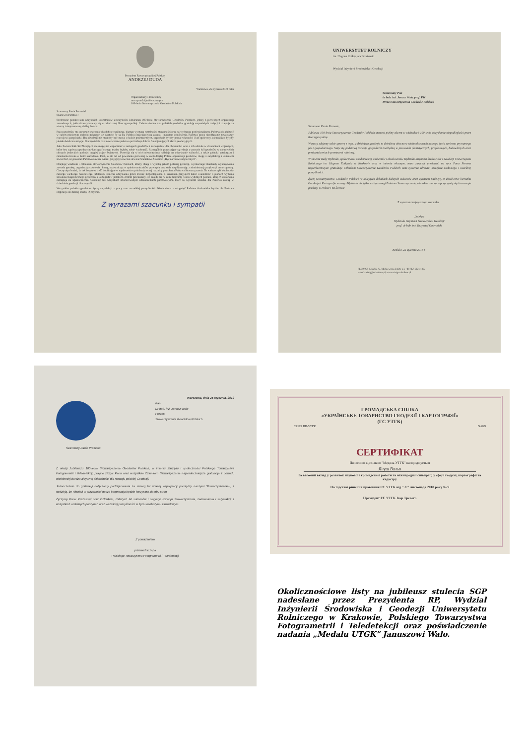Prezydent Rzeczypospolitej Polskiej
ANDRZEJ DUDA
Warszawa, 25 stycznia 2019 roku
Organizatorzy i Uczestnicy
uroczystości jubileuszowych
100-lecia Stowarzyszenia Geodetów Polskich
Szanowny Panie Prezesie!
Szanowni Państwo!
Serdecznie pozdrawiam wszystkich uczestników uroczystości Jubileuszu 100-lecia Stowarzyszenia Geodetów Polskich, jednej z pierwszych organizacji zawodowych, jakie ukonstytuowały się w odrodzonej Rzeczypospolitej. Całemu środowisku polskich geodetów gratuluję wspaniałych tradycji i dziękuję za wierną i nieprzerwaną służbę Polsce.
Praca geodetów ma ogromne znaczenie dla dobra wspólnego, dlatego wymaga rzetelności, staranności oraz najwyższego profesjonalizmu. Państwa działalność w całym minionym stuleciu pokazuje, że wartości te są dla Państwa najważniejszą zasadą i punktem odniesienia. Państwa praca nieodłącznie towarzyszy rozwojowi gospodarki. Bez geodezji nie mogłoby być mowy o ładzie przestrzennym, zagrożone byłoby prawo własności i ład społeczny, niemożliwe byłyby jakiekolwiek inwestycje. Dlatego także dziś nowoczesne państwo potrzebuje dobrze funkcjonujących służb geodezyjnych.
Jako Zwierzchnik Sił Zbrojnych nie mogę nie wspomnieć o zasługach geodetów i kartografów dla obronności oraz o ich udziale w działaniach wojennych, które bez zaplecza geodezyjno-kartograficznego trudno byłoby sobie wyobrazić. Szczególnie poruszające są relacje o pracach kół geodetów w niemieckich obozach jenieckich podczas drugiej wojny światowej. Przewija się w nich niezachwiana nadzieja na odzyskanie wolności, a także głęboki patriotyzm i nieustanna troska o dobro narodowe. Dziś, w sto lat od powołania pierwszej w niepodległej Polsce organizacji geodetów, mogę z satysfakcją i uznaniem stwierdzić, że pozostali Państwo zawsze wierni przyjętej wówczas dewizie Stanisława Staszica: „Być narodowi użytecznym”.
Dziękuję władzom i członkom Stowarzyszenia Geodetów Polskich, którzy dbają o wysoką jakość polskiej geodezji, wyznaczając standardy wykonywania zawodu geodety, organizując szkolenia i kursy, uczestnicząc w opiniowaniu aktów prawnych oraz stale współpracując z administracją rządową i samorządową. Cieszę się również, że tak bogate w treść i obfitujące w wydarzenia są obchody setnej rocznicy powołania Państwa Stowarzyszenia. To ważna część obchodów naszego wielkiego narodowego jubileuszu stulecia odzyskania przez Polskę niepodległości. Z uznaniem przyjąłem także wiadomość o planach wydania słownika biograficznego geodetów i kartografów polskich. Jestem przekonany, że znajdą się w nim biogramy wielu wybitnych postaci, których dokonania zasługują na upamiętnienie. Gratuluję też wszystkim uhonorowanym odznaczeniami państwowymi, które są wyrazem uznania dla Państwa zasług w dziedzinie geodezji i kartografii.
Wszystkim polskim geodetom życzę satysfakcji z pracy oraz wszelkiej pomyślności. Niech duma z osiągnięć Państwa środowiska będzie dla Państwa inspiracją do dalszej służby Ojczyźnie.
Z wyrazami szacunku i sympatii
UNIWERSYTET ROLNICZY
im. Hugona Kołłątaja w Krakowie
Wydział Inżynierii Środowiska i Geodezji
Szanowany Pan
dr hab. inż. Janusz Walo, prof. PW
Prezes Stowarzyszenia Geodetów Polskich
Szanowna Panie Prezesie,
Jubileusz 100-lecia Stowarzyszenia Geodetów Polskich stanowi piękny akcent w obchodach 100-lecia odzyskania niepodległości przez Rzeczypospolitą.
Wszyscy zdajemy sobie sprawę z tego, iż dzisiejsza geodezja to dziedzina obecna w wielu obszarach naszego życia zarówno prywatnego jak i gospodarczego. Staje się podstawą rozwoju gospodarki niezbędną w procesach planistycznych, projektowych, budowlanych oraz przekształceniach przestrzeni rolniczej.
W imieniu Rady Wydziału, społeczności akademickiej, studentów i absolwentów Wydziału Inżynierii Środowiska i Geodezji Uniwersytetu Rolniczego im. Hugona Kołłątaja w Krakowie oraz w imieniu własnym, mam zaszczyt przekazać na ręce Pana Prezesa najserdeczniejsze gratulacje Członkom Stowarzyszenia Geodetów Polskich oraz życzenia zdrowia, szczęścia osobistego i wszelkiej pomyślności.
Życzę Stowarzyszeniu Geodetów Polskich w kolejnych dekadach dalszych sukcesów oraz wyrażam nadzieję, iż absolwenci kierunku Geodezja i Kartografia naszego Wydziału nie tylko zasilą szeregi Państwa Stowarzyszenie, ale także znacząco przyczynią się do rozwoju geodezji w Polsce i na Świecie
Z wyrazami najwyższego szacunku
Dziekan
Wydziału Inżynierii Środowiska i Geodezji
prof. dr hab. inż. Krzysztof Gawroński
Kraków, 25 stycznia 2018 r.
PL 30-059 Kraków, Al. Mickiewicza 24/28, tel. +48 (12) 662 41 65
e-mail: wisig@ur.krakow.pl, www.wisig.ur.krakow.pl
Warszawa, dnia 25 stycznia, 2019
Pan
Dr hab. inż. Janusz Walo
Prezes
Stowarzyszenia Geodetów Polskich
Szanowny Panie Prezesie
Z okazji Jubileuszu 100-lecia Stowarzyszenia Geodetów Polskich, w imieniu Zarządu i społeczności Polskiego Towarzystwa Fotogrametrii i Teledetekcji, pragnę złożyć Panu oraz wszystkim Członkom Stowarzyszenia najserdeczniejsze gratulacje z powodu wieloletniej bardzo aktywnej działalności dla rozwoju polskiej Geodezji.
Jednocześnie do gratulacji dołączamy podziękowania za szereg lat udanej współpracy pomiędzy naszymi Stowarzyszeniami, z nadzieją, że również w przyszłości nasza kooperacja będzie korzystna dla obu stron.
Życzymy Panu Prezesowi oraz Członkom, dalszych lat sukcesów i ciągłego rozwoju Stowarzyszenia, zadowolenia i satysfakcji z wszystkich ambitnych poczynań oraz wszelkiej pomyślności w życiu osobistym i zawodowym.
Z poważaniem
przewodnicząca
Polskiego Towarzystwa Fotogrametrii i Teledetekcji
ГРОМАДСЬКА СПІЛКА
«УКРАЇНСЬКЕ ТОВАРИСТВО ГЕОДЕЗІЇ І КАРТОГРАФІЇ»
(ГС УТГК)
СЕРІЯ ПВ-УТГК № 029
СЕРТИФІКАТ
Почесною відзнакою "Медаль УТГК" нагороджується
Януш Вальо
За вагомий вклад у розвиток наукової і громадської роботи та міжнародної співпраці у сфері геодезії, картографії та кадастру
На підставі рішення правління ГС УТГК від " 8 " листопада 2018 року № 9
Президент ГС УТГК Ігор Тревого
Okolicznościowe listy na jubileusz stulecia SGP nadesłane przez Prezydenta RP, Wydział Inżynierii Środowiska i Geodezji Uniwersytetu Rolniczego w Krakowie, Polskiego Towarzystwa Fotogrametrii i Teledetekcji oraz poświadczenie nadania „Medalu UTGK” Januszowi Walo.